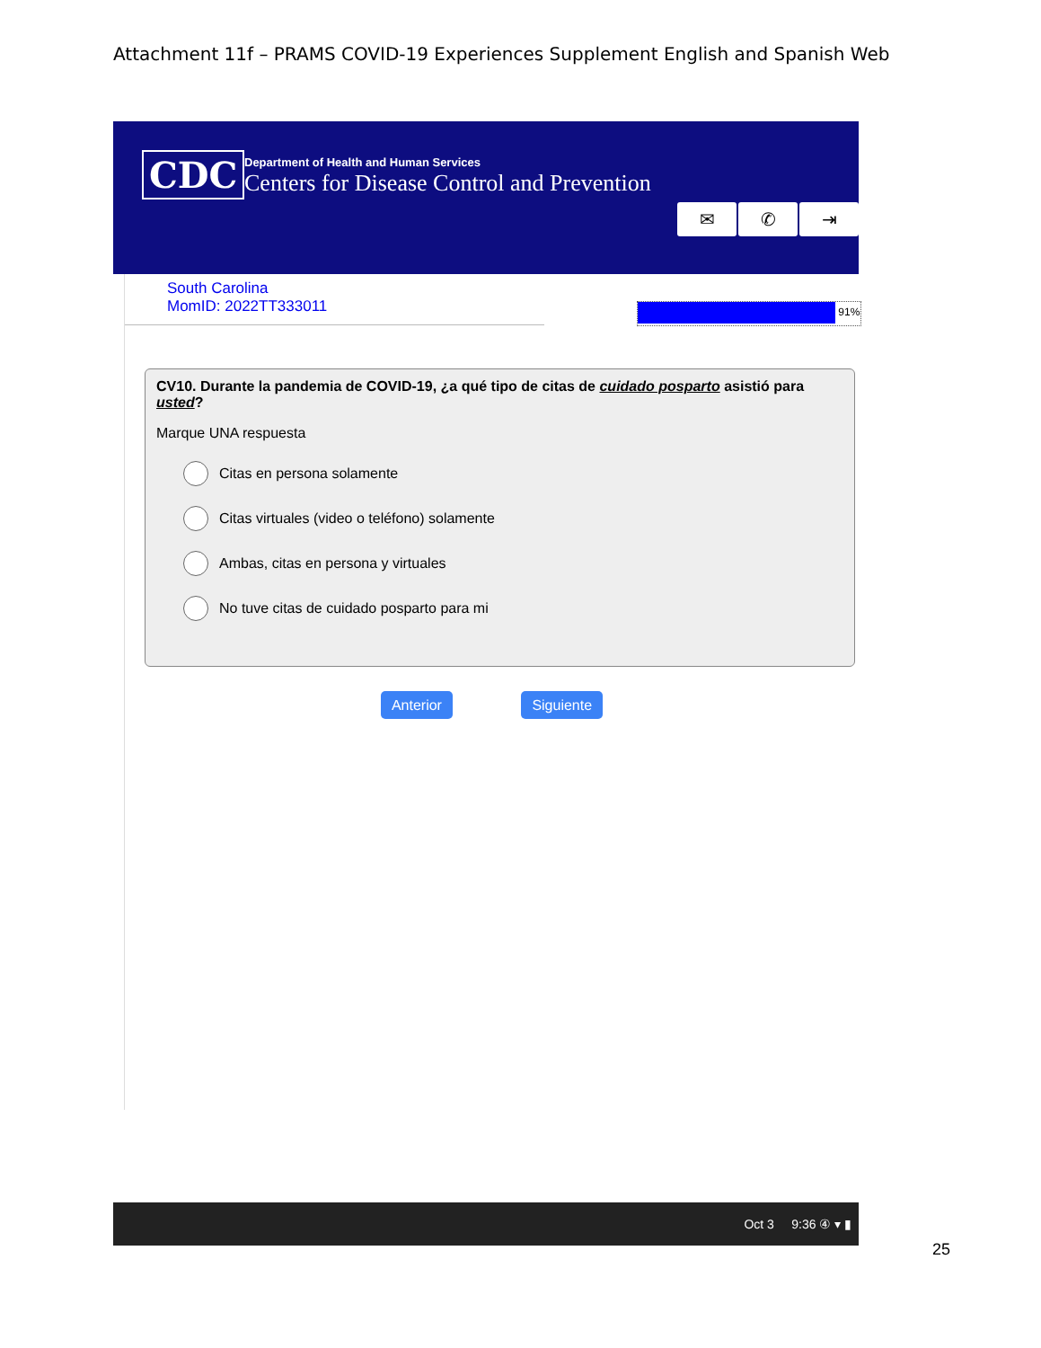Attachment 11f – PRAMS COVID-19 Experiences Supplement English and Spanish Web
CDC
Department of Health and Human Services
Centers for Disease Control and Prevention
✉ ✆ ⇥
South Carolina
MomID: 2022TT333011
91%
CV10. Durante la pandemia de COVID-19, ¿a qué tipo de citas de cuidado posparto asistió para usted?
Marque UNA respuesta
Citas en persona solamente
Citas virtuales (video o teléfono) solamente
Ambas, citas en persona y virtuales
No tuve citas de cuidado posparto para mi
Anterior Siguiente
Oct 3 9:36 ④ ▾ ▮
25